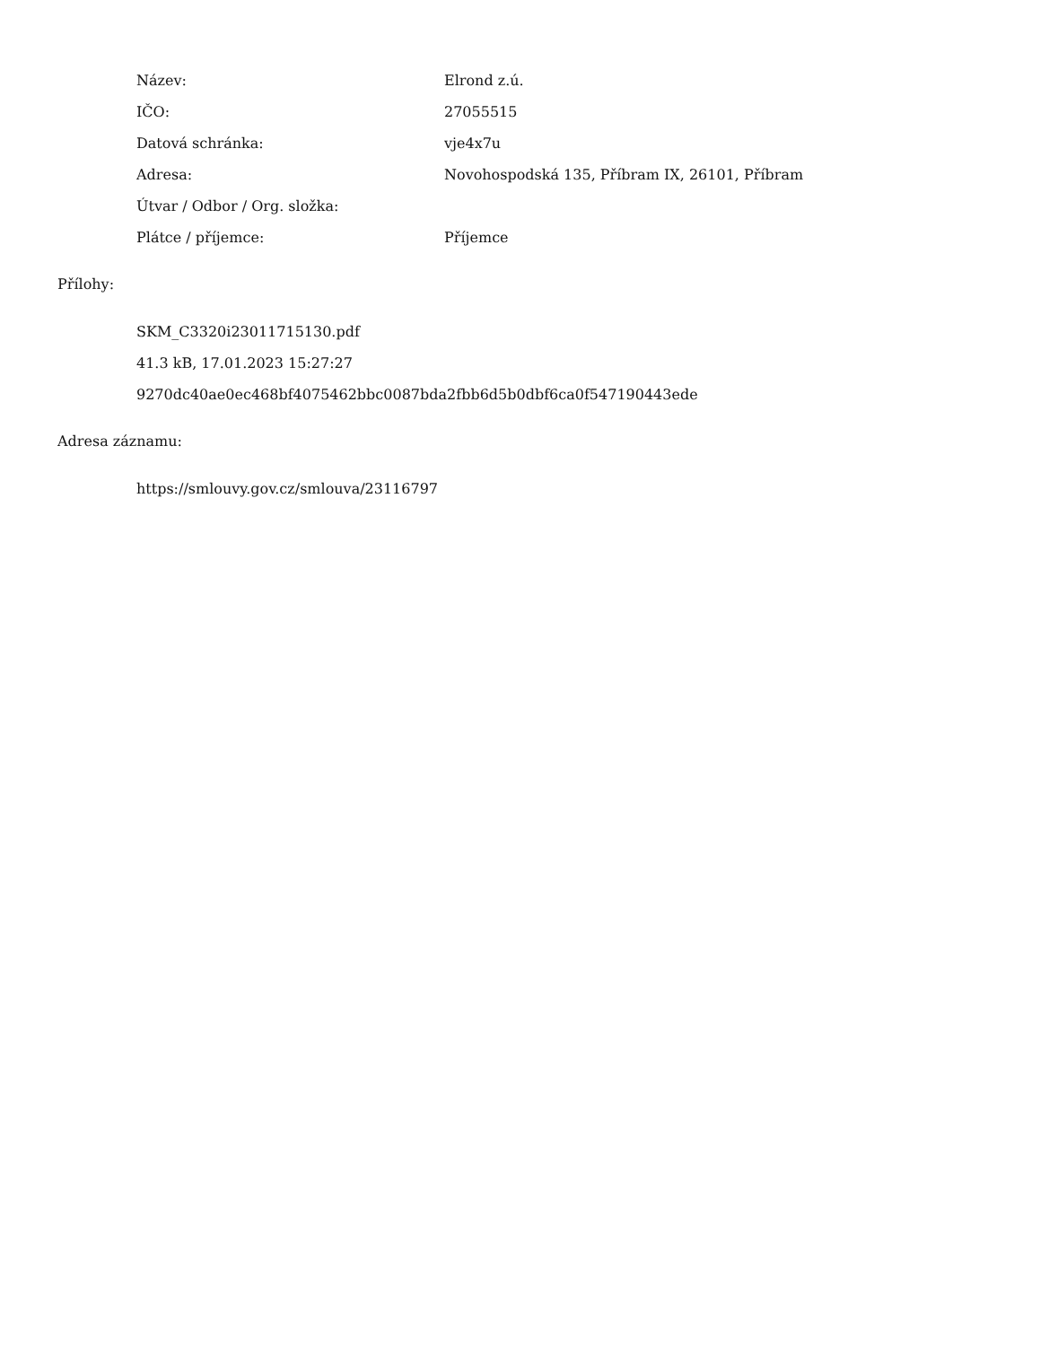| Název: | Elrond z.ú. |
| IČO: | 27055515 |
| Datová schránka: | vje4x7u |
| Adresa: | Novohospodská 135, Příbram IX, 26101, Příbram |
| Útvar / Odbor / Org. složka: | |
| Plátce / příjemce: | Příjemce |
Přílohy:
SKM_C3320i23011715130.pdf
41.3 kB, 17.01.2023 15:27:27
9270dc40ae0ec468bf4075462bbc0087bda2fbb6d5b0dbf6ca0f547190443ede
Adresa záznamu:
https://smlouvy.gov.cz/smlouva/23116797